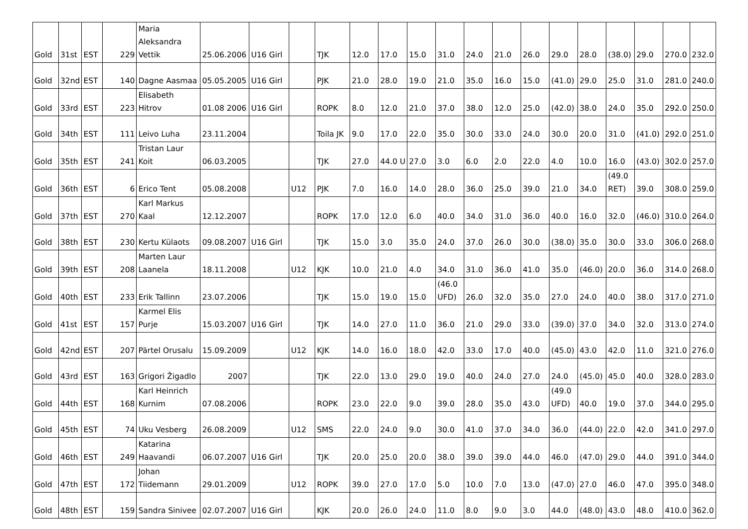| Gold | 31st | EST | 229 | Maria Aleksandra Vettik | 25.06.2006 | U16 Girl | | TJK | 12.0 | 17.0 | 15.0 | 31.0 | 24.0 | 21.0 | 26.0 | 29.0 | 28.0 | (38.0) | 29.0 | 270.0 | 232.0 |
| Gold | 32nd | EST | 140 | Dagne Aasmaa | 05.05.2005 | U16 Girl | | PJK | 21.0 | 28.0 | 19.0 | 21.0 | 35.0 | 16.0 | 15.0 | (41.0) | 29.0 | 25.0 | 31.0 | 281.0 | 240.0 |
| Gold | 33rd | EST | 223 | Elisabeth Hitrov | 01.08 2006 | U16 Girl | | ROPK | 8.0 | 12.0 | 21.0 | 37.0 | 38.0 | 12.0 | 25.0 | (42.0) | 38.0 | 24.0 | 35.0 | 292.0 | 250.0 |
| Gold | 34th | EST | 111 | Leivo Luha | 23.11.2004 | | | Toila JK | 9.0 | 17.0 | 22.0 | 35.0 | 30.0 | 33.0 | 24.0 | 30.0 | 20.0 | 31.0 | (41.0) | 292.0 | 251.0 |
| Gold | 35th | EST | 241 | Tristan Laur Koit | 06.03.2005 | | | TJK | 27.0 | 44.0 U | 27.0 | 3.0 | 6.0 | 2.0 | 22.0 | 4.0 | 10.0 | 16.0 | (43.0) | 302.0 | 257.0 |
| Gold | 36th | EST | 6 | Erico Tent | 05.08.2008 | | U12 | PJK | 7.0 | 16.0 | 14.0 | 28.0 | 36.0 | 25.0 | 39.0 | 21.0 | 34.0 | (49.0 RET) | 39.0 | 308.0 | 259.0 |
| Gold | 37th | EST | 270 | Karl Markus Kaal | 12.12.2007 | | | ROPK | 17.0 | 12.0 | 6.0 | 40.0 | 34.0 | 31.0 | 36.0 | 40.0 | 16.0 | 32.0 | (46.0) | 310.0 | 264.0 |
| Gold | 38th | EST | 230 | Kertu Külaots | 09.08.2007 | U16 Girl | | TJK | 15.0 | 3.0 | 35.0 | 24.0 | 37.0 | 26.0 | 30.0 | (38.0) | 35.0 | 30.0 | 33.0 | 306.0 | 268.0 |
| Gold | 39th | EST | 208 | Marten Laur Laanela | 18.11.2008 | | U12 | KJK | 10.0 | 21.0 | 4.0 | 34.0 | 31.0 | 36.0 | 41.0 | 35.0 | (46.0) | 20.0 | 36.0 | 314.0 | 268.0 |
| Gold | 40th | EST | 233 | Erik Tallinn | 23.07.2006 | | | TJK | 15.0 | 19.0 | 15.0 | (46.0 UFD) | 26.0 | 32.0 | 35.0 | 27.0 | 24.0 | 40.0 | 38.0 | 317.0 | 271.0 |
| Gold | 41st | EST | 157 | Karmel Elis Purje | 15.03.2007 | U16 Girl | | TJK | 14.0 | 27.0 | 11.0 | 36.0 | 21.0 | 29.0 | 33.0 | (39.0) | 37.0 | 34.0 | 32.0 | 313.0 | 274.0 |
| Gold | 42nd | EST | 207 | Pärtel Orusalu | 15.09.2009 | | U12 | KJK | 14.0 | 16.0 | 18.0 | 42.0 | 33.0 | 17.0 | 40.0 | (45.0) | 43.0 | 42.0 | 11.0 | 321.0 | 276.0 |
| Gold | 43rd | EST | 163 | Grigori Žigadlo | 2007 | | | TJK | 22.0 | 13.0 | 29.0 | 19.0 | 40.0 | 24.0 | 27.0 | 24.0 | (45.0) | 45.0 | 40.0 | 328.0 | 283.0 |
| Gold | 44th | EST | 168 | Karl Heinrich Kurnim | 07.08.2006 | | | ROPK | 23.0 | 22.0 | 9.0 | 39.0 | 28.0 | 35.0 | 43.0 | (49.0 UFD) | 40.0 | 19.0 | 37.0 | 344.0 | 295.0 |
| Gold | 45th | EST | 74 | Uku Vesberg | 26.08.2009 | | U12 | SMS | 22.0 | 24.0 | 9.0 | 30.0 | 41.0 | 37.0 | 34.0 | 36.0 | (44.0) | 22.0 | 42.0 | 341.0 | 297.0 |
| Gold | 46th | EST | 249 | Katarina Haavandi | 06.07.2007 | U16 Girl | | TJK | 20.0 | 25.0 | 20.0 | 38.0 | 39.0 | 39.0 | 44.0 | 46.0 | (47.0) | 29.0 | 44.0 | 391.0 | 344.0 |
| Gold | 47th | EST | 172 | Johan Tiidemann | 29.01.2009 | | U12 | ROPK | 39.0 | 27.0 | 17.0 | 5.0 | 10.0 | 7.0 | 13.0 | (47.0) | 27.0 | 46.0 | 47.0 | 395.0 | 348.0 |
| Gold | 48th | EST | 159 | Sandra Sinivee | 02.07.2007 | U16 Girl | | KJK | 20.0 | 26.0 | 24.0 | 11.0 | 8.0 | 9.0 | 3.0 | 44.0 | (48.0) | 43.0 | 48.0 | 410.0 | 362.0 |